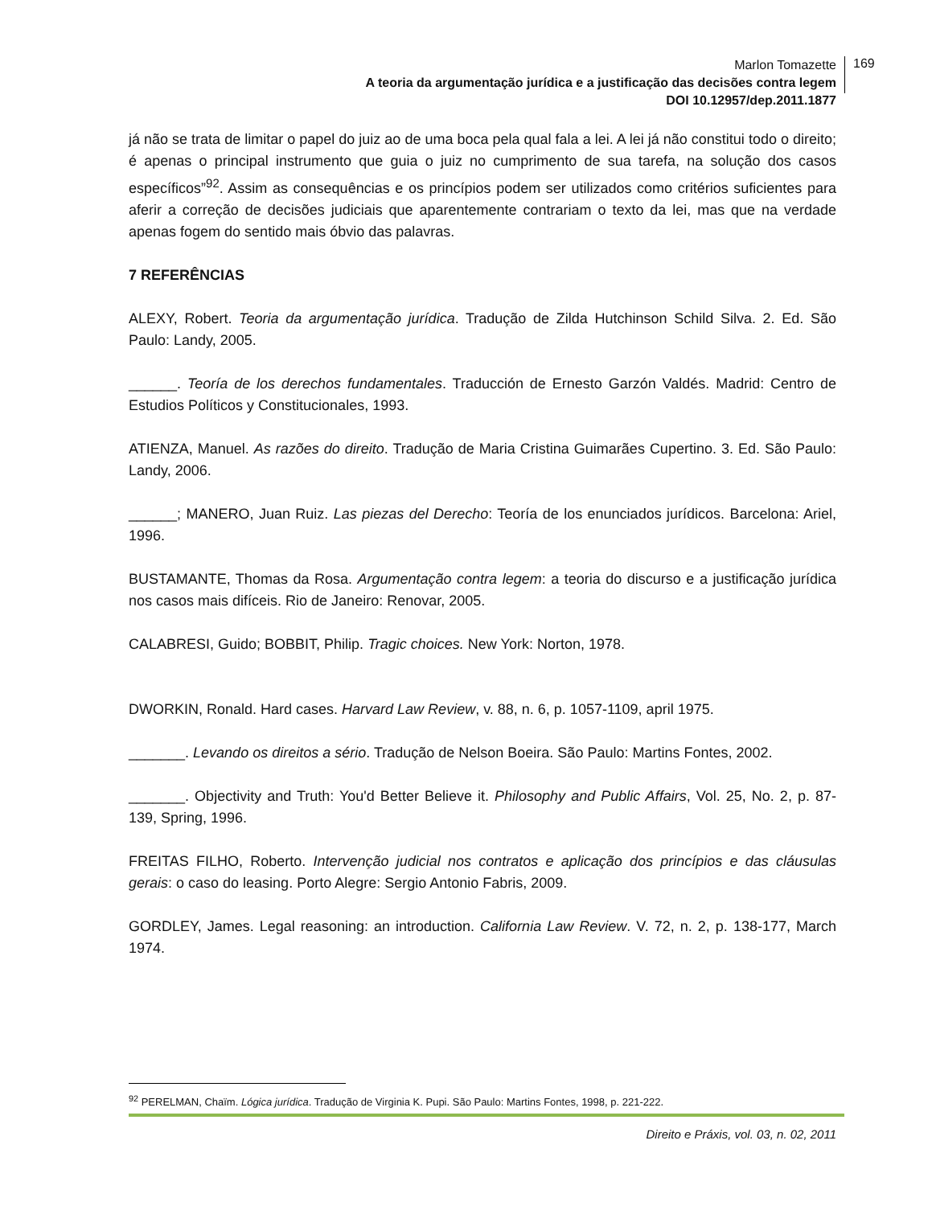Marlon Tomazette
A teoria da argumentação jurídica e a justificação das decisões contra legem
DOI 10.12957/dep.2011.1877
169
já não se trata de limitar o papel do juiz ao de uma boca pela qual fala a lei. A lei já não constitui todo o direito; é apenas o principal instrumento que guia o juiz no cumprimento de sua tarefa, na solução dos casos específicos”<sup>92</sup>. Assim as consequências e os princípios podem ser utilizados como critérios suficientes para aferir a correção de decisões judiciais que aparentemente contrariam o texto da lei, mas que na verdade apenas fogem do sentido mais óbvio das palavras.
7 REFERÊNCIAS
ALEXY, Robert. Teoria da argumentação jurídica. Tradução de Zilda Hutchinson Schild Silva. 2. Ed. São Paulo: Landy, 2005.
______. Teoría de los derechos fundamentales. Traducción de Ernesto Garzón Valdés. Madrid: Centro de Estudios Políticos y Constitucionales, 1993.
ATIENZA, Manuel. As razões do direito. Tradução de Maria Cristina Guimarães Cupertino. 3. Ed. São Paulo: Landy, 2006.
______; MANERO, Juan Ruiz. Las piezas del Derecho: Teoría de los enunciados jurídicos. Barcelona: Ariel, 1996.
BUSTAMANTE, Thomas da Rosa. Argumentação contra legem: a teoria do discurso e a justificação jurídica nos casos mais difíceis. Rio de Janeiro: Renovar, 2005.
CALABRESI, Guido; BOBBIT, Philip. Tragic choices. New York: Norton, 1978.
DWORKIN, Ronald. Hard cases. Harvard Law Review, v. 88, n. 6, p. 1057-1109, april 1975.
_______. Levando os direitos a sério. Tradução de Nelson Boeira. São Paulo: Martins Fontes, 2002.
_______. Objectivity and Truth: You'd Better Believe it. Philosophy and Public Affairs, Vol. 25, No. 2, p. 87-139, Spring, 1996.
FREITAS FILHO, Roberto. Intervenção judicial nos contratos e aplicação dos princípios e das cláusulas gerais: o caso do leasing. Porto Alegre: Sergio Antonio Fabris, 2009.
GORDLEY, James. Legal reasoning: an introduction. California Law Review. V. 72, n. 2, p. 138-177, March 1974.
<sup>92</sup> PERELMAN, Chaïm. Lógica jurídica. Tradução de Virginia K. Pupi. São Paulo: Martins Fontes, 1998, p. 221-222.
Direito e Práxis, vol. 03, n. 02, 2011